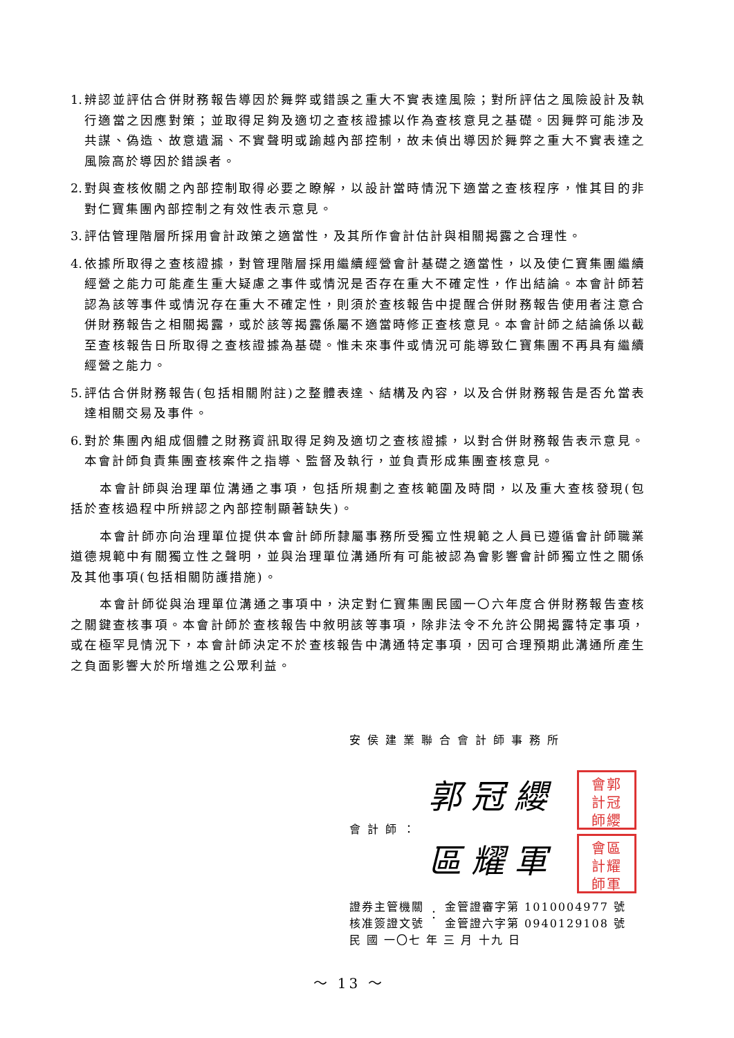1. 辨認並評估合併財務報告導因於舞弊或錯誤之重大不實表達風險；對所評估之風險設計及執行適當之因應對策；並取得足夠及適切之查核證據以作為查核意見之基礎。因舞弊可能涉及共謀、偽造、故意遺漏、不實聲明或踰越內部控制，故未偵出導因於舞弊之重大不實表達之風險高於導因於錯誤者。
2. 對與查核攸關之內部控制取得必要之瞭解，以設計當時情況下適當之查核程序，惟其目的非對仁寶集團內部控制之有效性表示意見。
3. 評估管理階層所採用會計政策之適當性，及其所作會計估計與相關揭露之合理性。
4. 依據所取得之查核證據，對管理階層採用繼續經營會計基礎之適當性，以及使仁寶集團繼續經營之能力可能產生重大疑慮之事件或情況是否存在重大不確定性，作出結論。本會計師若認為該等事件或情況存在重大不確定性，則須於查核報告中提醒合併財務報告使用者注意合併財務報告之相關揭露，或於該等揭露係屬不適當時修正查核意見。本會計師之結論係以截至查核報告日所取得之查核證據為基礎。惟未來事件或情況可能導致仁寶集團不再具有繼續經營之能力。
5. 評估合併財務報告(包括相關附註)之整體表達、結構及內容，以及合併財務報告是否允當表達相關交易及事件。
6. 對於集團內組成個體之財務資訊取得足夠及適切之查核證據，以對合併財務報告表示意見。本會計師負責集團查核案件之指導、監督及執行，並負責形成集團查核意見。
本會計師與治理單位溝通之事項，包括所規劃之查核範圍及時間，以及重大查核發現(包括於查核過程中所辨認之內部控制顯著缺失)。
本會計師亦向治理單位提供本會計師所隸屬事務所受獨立性規範之人員已遵循會計師職業道德規範中有關獨立性之聲明，並與治理單位溝通所有可能被認為會影響會計師獨立性之關係及其他事項(包括相關防護措施)。
本會計師從與治理單位溝通之事項中，決定對仁寶集團民國一〇六年度合併財務報告查核之關鍵查核事項。本會計師於查核報告中敘明該等事項，除非法令不允許公開揭露特定事項，或在極罕見情況下，本會計師決定不於查核報告中溝通特定事項，因可合理預期此溝通所產生之負面影響大於所增進之公眾利益。
安侯建業聯合會計師事務所
會計師：
郭冠纓 會郭
計冠
師纓
區耀軍 會區
計耀
師軍
| 證券主管機關 核准簽證文號 | ： | 金管證審字第 1010004977 號 金管證六字第 0940129108 號 |
民 國 一〇七 年 三 月 十九 日
～ 13 ～